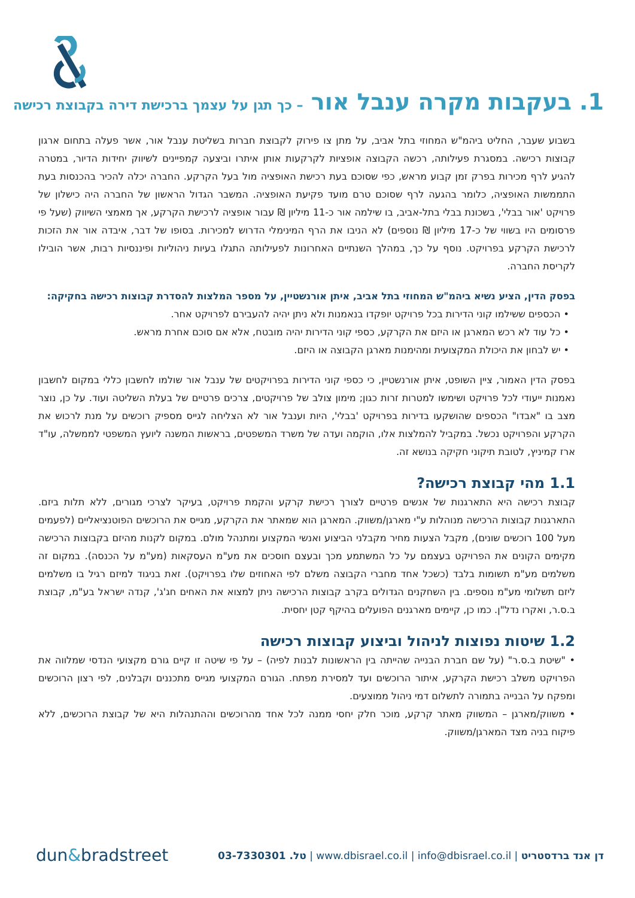1. בעקבות מקרה ענבל אור – כך תגן על עצמך ברכישת דירה בקבוצת רכישה
בשבוע שעבר, החליט ביהמ"ש המחוזי בתל אביב, על מתן צו פירוק לקבוצת חברות בשליטת ענבל אור, אשר פעלה בתחום ארגון קבוצות רכישה. במסגרת פעילותה, רכשה הקבוצה אופציות לקרקעות אותן איתרו וביצעה קמפיינים לשיווק יחידות הדיור, במטרה להגיע לרף מכירות בפרק זמן קבוע מראש, כפי שסוכם בעת רכישת האופציה מול בעל הקרקע. החברה יכלה להכיר בהכנסות בעת התממשות האופציה, כלומר בהגעה לרף שסוכם טרם מועד פקיעת האופציה. המשבר הגדול הראשון של החברה היה כישלון של פרויקט 'אור בבלי', בשכונת בבלי בתל-אביב, בו שילמה אור כ-11 מיליון ₪ עבור אופציה לרכישת הקרקע, אך מאמצי השיווק (שעל פי פרסומים היו בשווי של כ-17 מיליון ₪ נוספים) לא הניבו את הרף המינימלי הדרוש למכירות. בסופו של דבר, איבדה אור את הזכות לרכישת הקרקע בפרויקט. נוסף על כך, במהלך השנתיים האחרונות לפעילותה התגלו בעיות ניהוליות ופיננסיות רבות, אשר הובילו לקריסת החברה.
בפסק הדין, הציע נשיא ביהמ"ש המחוזי בתל אביב, איתן אורנשטיין, על מספר המלצות להסדרת קבוצות רכישה בחקיקה:
• הכספים ששילמו קוני הדירות בכל פרויקט יופקדו בנאמנות ולא ניתן יהיה להעבירם לפרויקט אחר.
• כל עוד לא רכש המארגן או היזם את הקרקע, כספי קוני הדירות יהיה מובטח, אלא אם סוכם אחרת מראש.
• יש לבחון את היכולת המקצועית ומהימנות מארגן הקבוצה או היזם.
בפסק הדין האמור, ציין השופט, איתן אורנשטיין, כי כספי קוני הדירות בפרויקטים של ענבל אור שולמו לחשבון כללי במקום לחשבון נאמנות ייעודי לכל פרויקט ושימשו למטרות זרות כגון; מימון צולב של פרויקטים, צרכים פרטיים של בעלת השליטה ועוד. על כן, נוצר מצב בו "אבדו" הכספים שהושקעו בדירות בפרויקט 'בבלי', היות וענבל אור לא הצליחה לגייס מספיק רוכשים על מנת לרכוש את הקרקע והפרויקט נכשל. במקביל להמלצות אלו, הוקמה ועדה של משרד המשפטים, בראשות המשנה ליועץ המשפטי לממשלה, עו"ד ארז קמיניץ, לטובת תיקוני חקיקה בנושא זה.
1.1 מהי קבוצת רכישה?
קבוצת רכישה היא התארגנות של אנשים פרטיים לצורך רכישת קרקע והקמת פרויקט, בעיקר לצרכי מגורים, ללא תלות ביזם. התארגנות קבוצות הרכישה מנוהלות ע"י מארגן/משווק. המארגן הוא שמאתר את הקרקע, מגייס את הרוכשים הפוטנציאליים (לפעמים מעל 100 רוכשים שונים), מקבל הצעות מחיר מקבלני הביצוע ואנשי המקצוע ומתנהל מולם. במקום לקנות מהיזם בקבוצות הרכישה מקימים הקונים את הפרויקט בעצמם על כל המשתמע מכך ובעצם חוסכים את מע"מ העסקאות (מע"מ על הכנסה). במקום זה משלמים מע"מ תשומות בלבד (כשכל אחד מחברי הקבוצה משלם לפי האחוזים שלו בפרויקט). זאת בניגוד למיזם רגיל בו משלמים ליזם תשלומי מע"מ נוספים. בין השחקנים הגדולים בקרב קבוצות הרכישה ניתן למצוא את האחים חג'ג', קנדה ישראל בע"מ, קבוצת ב.ס.ר, ואקרו נדל"ן. כמו כן, קיימים מארגנים הפועלים בהיקף קטן יחסית.
1.2 שיטות נפוצות לניהול וביצוע קבוצות רכישה
• "שיטת ב.ס.ר" (על שם חברת הבנייה שהייתה בין הראשונות לבנות לפיה) – על פי שיטה זו קיים גורם מקצועי הנדסי שמלווה את הפרויקט משלב רכישת הקרקע, איתור הרוכשים ועד למסירת מפתח. הגורם המקצועי מגייס מתכננים וקבלנים, לפי רצון הרוכשים ומפקח על הבנייה בתמורה לתשלום דמי ניהול ממוצעים.
• משווק/מארגן – המשווק מאתר קרקע, מוכר חלק יחסי ממנה לכל אחד מהרוכשים וההתנהלות היא של קבוצת הרוכשים, ללא פיקוח בניה מצד המארגן/משווק.
dun&bradstreet
דן אנד ברדסטריט | www.dbisrael.co.il | info@dbisrael.co.il | טל. 03-7330301